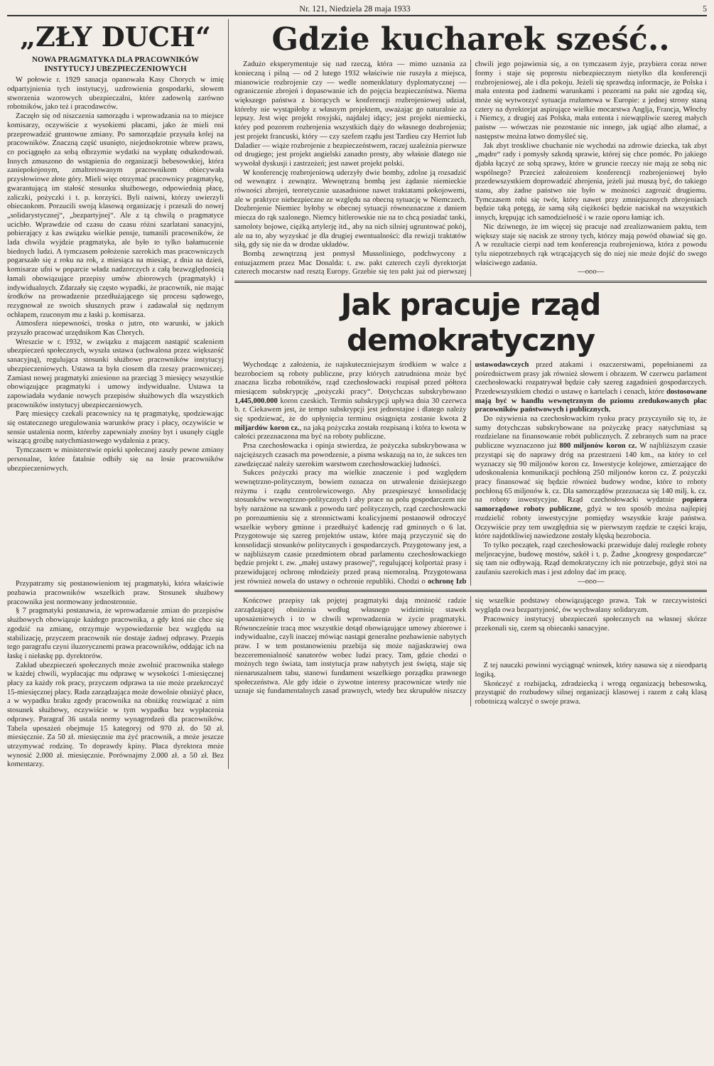Nr. 121, Niedziela 28 maja 1933 5
„ZŁY DUCH“
NOWA PRAGMATYKA DLA PRACOWNIKÓW INSTYTUCYJ UBEZPIECZENIOWYCH
W połowie r. 1929 sanacja opanowała Kasy Chorych w imię odpartyjnienia tych instytucyj, uzdrowienia gospodarki, słowem stworzenia wzorowych ubezpieczalni, które zadowolą zarówno robotników, jako też i pracodawców.
Zaczęło się od niszczenia samorządu i wprowadzania na to miejsce komisarzy, oczywiście z wysokiemi płacami, jako że mieli oni przeprowadzić gruntowne zmiany. Po samorządzie przyszła kolej na pracowników. Znaczną część usunięto, niejednokrotnie wbrew prawu, co pociągnęło za sobą olbrzymie wydatki na wypłatę odszkodowań. Innych zmuszono do wstąpienia do organizacji bebesowskiej, która zaniepokojonym, zmaltretowanym pracownikom obiecywała przysłowiowe złote góry. Mieli więc otrzymać pracownicy pragmatykę, gwarantującą im stałość stosunku służbowego, odpowiednią płacę, zaliczki, pożyczki i t. p. korzyści. Byli naiwni, którzy uwierzyli obiecankom. Porzucili swoją klasową organizację i przeszli do nowej „solidarystycznej“, „bezpartyjnej“. Ale z tą chwilą o pragmatyce ucichło. Wprawdzie od czasu do czasu różni szarlatani sanacyjni, pobierający z kas związku wielkie pensje, tumanili pracowników, że lada chwila wyjdzie pragmatyka, ale było to tylko bałamucenie biednych ludzi. A tymczasem położenie szerokich mas pracowniczych pogarszało się z roku na rok, z miesiąca na miesiąc, z dnia na dzień, komisarze ufni w poparcie władz nadzorczych z całą bezwzględnością łamali obowiązujące przepisy umów zbiorowych (pragmatyk) i indywidualnych. Zdarzały się często wypadki, że pracownik, nie mając środków na prowadzenie przedłużającego się procesu sądowego, rezygnował ze swoich słusznych praw i zadawalał się nędznym ochłapem, rzuconym mu z łaski p. komisarza.
Atmosfera niepewności, troska o jutro, oto warunki, w jakich przyszło pracować urzędnikom Kas Chorych.
Wreszcie w r. 1932, w związku z mającem nastąpić scaleniem ubezpieczeń społecznych, wyszła ustawa (uchwalona przez większość sanacyjną), regulująca stosunki służbowe pracowników instytucyj ubezpieczeniowych. Ustawa ta była ciosem dla rzeszy pracowniczej. Zamiast nowej pragmatyki zniesiono na przeciąg 3 miesięcy wszystkie obowiązujące pragmatyki i umowy indywidualne. Ustawa ta zapowiadała wydanie nowych przepisów służbowych dla wszystkich pracowników instytucyj ubezpieczeniowych.
Parę miesięcy czekali pracownicy na tę pragmatykę, spodziewając się ostatecznego uregulowania warunków pracy i płacy, oczywiście w sensie ustalenia norm, któreby zapewniały znośny byt i usunęły ciągle wiszącą groźbę natychmiastowego wydalenia z pracy.
Tymczasem w ministerstwie opieki społecznej zaszły pewne zmiany personalne, które fatalnie odbiły się na losie pracowników ubezpieczeniowych.
Przypatrzmy się postanowieniom tej pragmatyki, która właściwie pozbawia pracowników wszelkich praw. Stosunek służbowy pracownika jest normowany jednostronnie.
§ 7 pragmatyki postanawia, że wprowadzenie zmian do przepisów służbowych obowiązuje każdego pracownika, a gdy ktoś nie chce się zgodzić na zmianę, otrzymuje wypowiedzenie bez względu na stabilizację, przyczem pracownik nie dostaje żadnej odprawy. Przepis tego paragrafu czyni iluzorycznemi prawa pracowników, oddając ich na łaskę i niełaskę pp. dyrektorów.
Zakład ubezpieczeń społecznych może zwolnić pracownika stałego w każdej chwili, wypłacając mu odprawę w wysokości 1-miesięcznej płacy za każdy rok pracy, przyczem odprawa ta nie może przekroczyć 15-miesięcznej płacy. Rada zarządzająca może dowolnie obniżyć płace, a w wypadku braku zgody pracownika na obniżkę rozwiązać z nim stosunek służbowy, oczywiście w tym wypadku bez wypłacenia odprawy. Paragraf 36 ustala normy wynagrodzeń dla pracowników. Tabela uposażeń obejmuje 15 kategoryj od 970 zł. do 50 zł. miesięcznie. Za 50 zł. miesięcznie ma żyć pracownik, a może jeszcze utrzymywać rodzinę. To doprawdy kpiny. Płaca dyrektora może wynosić 2.000 zł. miesięcznie. Porównajmy 2.000 zł. a 50 zł. Bez komentarzy.
Gdzie kucharek sześć..
Zadużo eksperymentuje się nad rzeczą, która — mimo uznania za konieczną i pilną — od 2 lutego 1932 właściwie nie ruszyła z miejsca, mianowicie rozbrojenie czy — wedle nomenklatury dyplomatycznej — ograniczenie zbrojeń i dopasowanie ich do pojęcia bezpieczeństwa. Niema większego państwa z biorących w konferencji rozbrojeniowej udział, któreby nie wystąpiłoby z własnym projektem, uważając go naturalnie za lepszy. Jest więc projekt rosyjski, najdalej idący; jest projekt niemiecki, który pod pozorem rozbrojenia wszystkich dąży do własnego dozbrojenia; jest projekt francuski, który — czy szefem rządu jest Tardieu czy Herriot lub Daladier — wiąże rozbrojenie z bezpieczeństwem, raczej uzależnia pierwsze od drugiego; jest projekt angielski zanadto prosty, aby właśnie dlatego nie wywołał dyskusji i zastrzeżeń; jest nawet projekt polski.
W konferencję rozbrojeniową uderzyły dwie bomby, zdolne ją rozsadzić od wewnątrz i zewnątrz. Wewnętrzną bombą jest żądanie niemieckie równości zbrojeń, teoretycznie uzasadnione nawet traktatami pokojowemi, ale w praktyce niebezpieczne ze względu na obecną sytuację w Niemczech. Dozbrojenie Niemiec byłoby w obecnej sytuacji równoznaczne z daniem miecza do rąk szalonego. Niemcy hitlerowskie nie na to chcą posiadać tanki, samoloty bojowe, ciężką artylerję itd., aby na nich silniej ugruntować pokój, ale na to, aby wyzyskać je dla drugiej ewentualności: dla rewizji traktatów siłą, gdy się nie da w drodze układów.
Bombą zewnętrzną jest pomysł Mussoliniego, podchwycony z entuzjazmem przez Mac Donalda: t. zw. pakt czterech czyli dyrektorjat czterech mocarstw nad resztą Europy. Grzebie się ten pakt już od pierwszej chwili jego pojawienia się, a on tymczasem żyje, przybiera coraz nowe formy i staje się poprostu niebezpiecznym nietylko dla konferencji rozbrojeniowej, ale i dla pokoju. Jeżeli się sprawdzą informacje, że Polska i mała ententa pod żadnemi warunkami i pozorami na pakt nie zgodzą się, może się wytworzyć sytuacja rozłamowa w Europie: z jednej strony staną cztery na dyrektorjat aspirujące wielkie mocarstwa Anglja, Francja, Włochy i Niemcy, z drugiej zaś Polska, mała ententa i niewątpliwie szereg małych państw — wówczas nie pozostanie nic innego, jak ugiąć albo złamać, a następstw można łatwo domyśleć się.
Jak zbyt troskliwe chuchanie nie wychodzi na zdrowie dziecka, tak zbyt „mądre“ rady i pomysły szkodą sprawie, której się chce pomóc. Po jakiego djabła łączyć ze sobą sprawy, które w gruncie rzeczy nie mają ze sobą nic wspólnego? Przecież założeniem konferencji rozbrojeniowej było przedewszystkiem doprowadzić zbrojenia, jeżeli już muszą być, do takiego stanu, aby żadne państwo nie było w możności zagrozić drugiemu. Tymczasem robi się twór, który nawet przy zmniejszonych zbrojeniach będzie taką potęgą, że samą siłą ciężkości będzie naciskał na wszystkich innych, krępując ich samodzielność i w razie oporu łamiąc ich.
Nic dziwnego, że im więcej się pracuje nad zrealizowaniem paktu, tem większy staje się nacisk ze strony tych, którzy mają powód obawiać się go. A w rezultacie cierpi nad tem konferencja rozbrojeniowa, która z powodu tylu niepotrzebnych rąk wtrącających się do niej nie może dojść do swego właściwego zadania.
—ooo—
Jak pracuje rząd demokratyczny
Wychodząc z założenia, że najskuteczniejszym środkiem w walce z bezrobociem są roboty publiczne, przy których zatrudniona może być znaczna liczba robotników, rząd czechosłowacki rozpisał przed półtora miesiącem subskrypcję „pożyczki pracy“. Dotychczas subskrybowano 1,445,000.000 koron czeskich. Termin subskrypcji upływa dnia 30 czerwca b. r. Ciekawem jest, że tempo subskrypcji jest jednostajne i dlatego należy się spodziewać, że do upłynięcia terminu osiągnięta zostanie kwota 2 miljardów koron cz., na jaką pożyczka została rozpisaną i która to kwota w całości przeznaczona ma być na roboty publiczne.
Prsa czechosłowacka i opinja stwierdza, że pożyczka subskrybowana w najcięższych czasach ma powodzenie, a pisma wskazują na to, że sukces ten zawdzięczać należy szerokim warstwom czechosłowackiej ludności.
Sukces pożyczki pracy ma wielkie znaczenie i pod względem wewnętrzno-politycznym, bowiem oznacza on utrwalenie dzisiejszego reżymu i rządu centrolewicowego. Aby przespieszyć konsolidację stosunków wewnętrzno-politycznych i aby prace na polu gospodarczem nie były narażone na szwank z powodu tarć politycznych, rząd czechosłowacki po porozumieniu się z stronnictwami koalicyjnemi postanowił odroczyć wszelkie wybory gminne i przedłużyć kadencję rad gminnych o 6 lat. Przygotowuje się szereg projektów ustaw, które mają przyczynić się do konsolidacji stosunków politycznych i gospodarczych. Przygotowany jest, a w najbliższym czasie przedmiotem obrad parlamentu czechosłowackiego będzie projekt t. zw. „małej ustawy prasowej“, regulującej kolportaż prasy i przewidującej ochronę młodzieży przed prasą niemoralną. Przygotowana jest również nowela do ustawy o ochronie republiki. Chodzi o ochronę Izb ustawodawczych przed atakami i oszczerstwami, popełnianemi za pośrednictwem prasy jak również słowem i obrazem. W czerwcu parlament czechosłowacki rozpatrywał będzie cały szereg zagadnień gospodarczych. Przedewszystkiem chodzi o ustawę o kartelach i cenach, które dostosowane mają być w handlu wewnętrznym do pziomu zredukowanych płac pracowników państwowych i publicznych.
Do ożywienia na czechosłowackim rynku pracy przyczyniło się to, że sumy dotychczas subskrybowane na pożyczkę pracy natychmiast są rozdzielane na finansowanie robót publicznych. Z zebranych sum na prace publiczne wyznaczono już 800 miljonów koron cz. W najbliższym czasie przystąpi się do naprawy dróg na przestrzeni 140 km., na który to cel wyznaczy się 90 miljonów koron cz. Inwestycje kolejowe, zmierzające do udoskonalenia komunikacji pochłoną 250 miljonów koron cz. Z pożyczki pracy finansować się będzie również budowy wodne, które to roboty pochłoną 65 miljonów k. cz. Dla samorządów przeznacza się 140 milj. k. cz. na roboty inwestycyjne. Rząd czechosłowacki wydatnie popiera samorządowe roboty publiczne, gdyż w ten sposób można najlepiej rozdzielić roboty inwestycyjne pomiędzy wszystkie kraje państwa. Oczywiście przy tem uwzględnia się w pierwszym rzędzie te części kraju, które najdotkliwiej nawiedzone zostały klęską bezrobocia.
To tylko początek, rząd czechosłowacki przewiduje dalej rozległe roboty meljoracyjne, budowę mostów, szkół i t. p. Żadne „kongresy gospodarcze“ się tam nie odbywają. Rząd demokratyczny ich nie potrzebuje, gdyż stoi na zaufaniu szerokich mas i jest zdolny dać im pracę.
—ooo—
Końcowe przepisy tak pojętej pragmatyki dają możność radzie zarządzającej obniżenia według własnego widzimisię stawek uposażeniowych i to w chwili wprowadzenia w życie pragmatyki. Równocześnie tracą moc wszystkie dotąd obowiązujące umowy zbiorowe i indywidualne, czyli inaczej mówiąc nastąpi generalne pozbawienie nabytych praw. I w tem postanowieniu przebija się może najjaskrawiej owa bezceremonialność sanatorów wobec ludzi pracy. Tam, gdzie chodzi o możnych tego świata, tam instytucja praw nabytych jest świętą, staje się nienaruszalnem tabu, stanowi fundament wszelkiego porządku prawnego społeczeństwa. Ale gdy idzie o żywotne interesy pracownicze wtedy nie uznaje się fundamentalnych zasad prawnych, wtedy bez skrupułów niszczy się wszelkie podstawy obowiązującego prawa. Tak w rzeczywistości wygląda owa bezpartyjność, ów wychwalany solidaryzm.
Pracownicy instytucyj ubezpieczeń społecznych na własnej skórze przekonali się, czem są obiecanki sanacyjne.
Z tej nauczki powinni wyciągnąć wniosek, który nasuwa się z nieodpartą logiką.
Skończyć z rozbijacką, zdradziecką i wrogą organizacją bebesowską, przystąpić do rozbudowy silnej organizacji klasowej i razem z całą klasą robotniczą walczyć o swoje prawa.